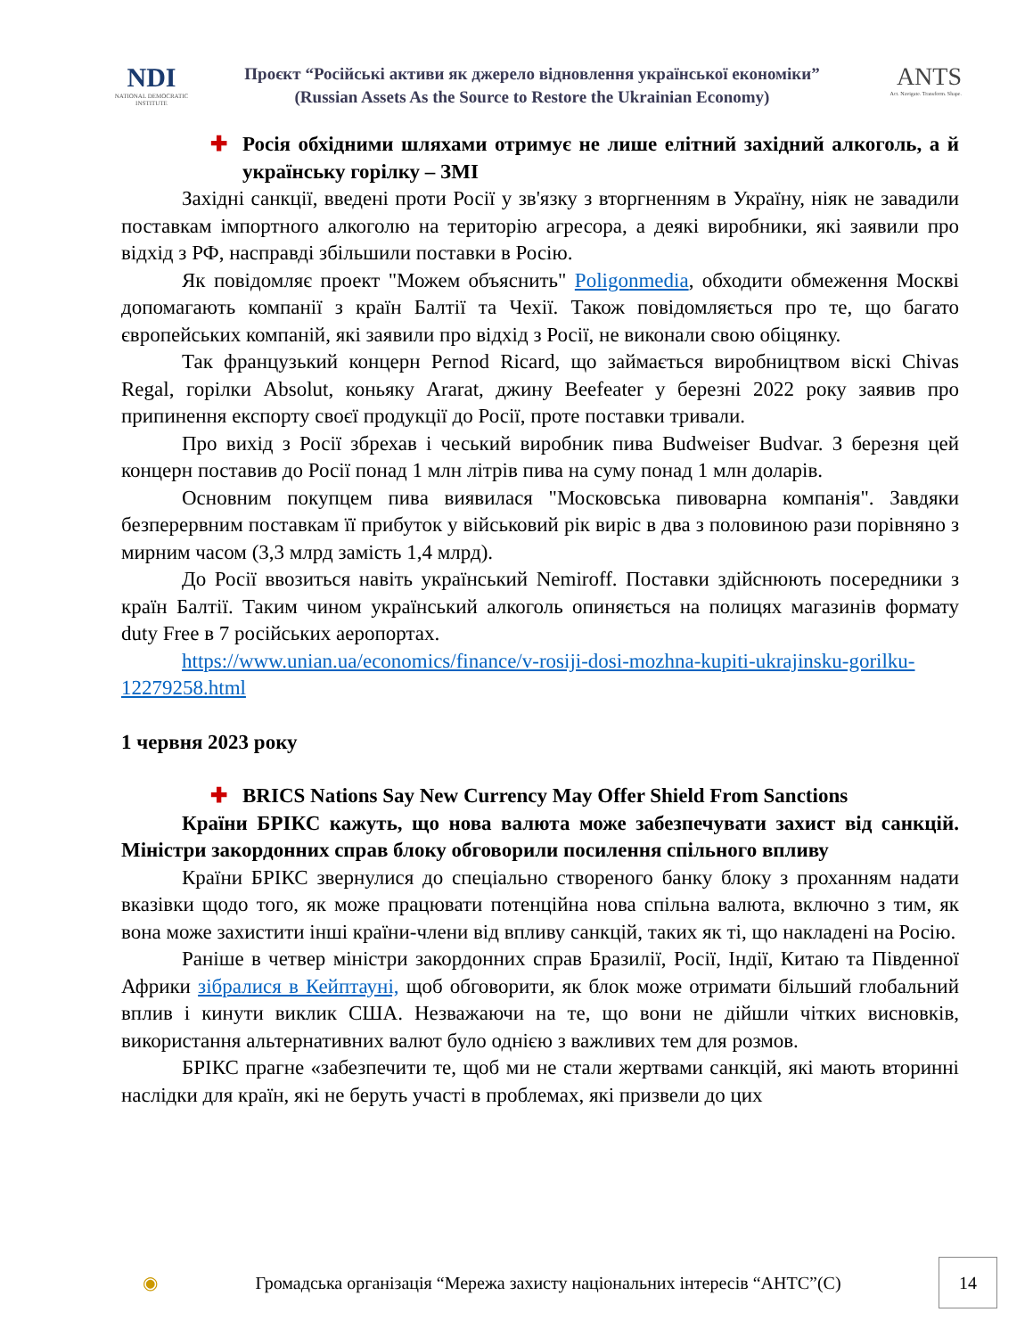NDI
NATIONAL DEMOCRATIC INSTITUTE
Проєкт “Російські активи як джерело відновлення української економіки”
(Russian Assets As the Source to Restore the Ukrainian Economy)
ANTS
Act. Navigate. Transform. Shape.
✚ Росія обхідними шляхами отримує не лише елітний західний алкоголь, а й українську горілку – ЗМІ
Західні санкції, введені проти Росії у зв'язку з вторгненням в Україну, ніяк не завадили поставкам імпортного алкоголю на територію агресора, а деякі виробники, які заявили про відхід з РФ, насправді збільшили поставки в Росію.
Як повідомляє проект "Можем объяснить" Poligonmedia, обходити обмеження Москві допомагають компанії з країн Балтії та Чехії. Також повідомляється про те, що багато європейських компаній, які заявили про відхід з Росії, не виконали свою обіцянку.
Так французький концерн Pernod Ricard, що займається виробництвом віскі Chivas Regal, горілки Absolut, коньяку Ararat, джину Beefeater у березні 2022 року заявив про припинення експорту своєї продукції до Росії, проте поставки тривали.
Про вихід з Росії збрехав і чеський виробник пива Budweiser Budvar. З березня цей концерн поставив до Росії понад 1 млн літрів пива на суму понад 1 млн доларів.
Основним покупцем пива виявилася "Московська пивоварна компанія". Завдяки безперервним поставкам її прибуток у військовий рік виріс в два з половиною рази порівняно з мирним часом (3,3 млрд замість 1,4 млрд).
До Росії ввозиться навіть український Nemiroff. Поставки здійснюють посередники з країн Балтії. Таким чином український алкоголь опиняється на полицях магазинів формату duty Free в 7 російських аеропортах.
https://www.unian.ua/economics/finance/v-rosiji-dosi-mozhna-kupiti-ukrajinsku-gorilku-12279258.html
1 червня 2023 року
✚ BRICS Nations Say New Currency May Offer Shield From Sanctions
Країни БРІКС кажуть, що нова валюта може забезпечувати захист від санкцій. Міністри закордонних справ блоку обговорили посилення спільного впливу
Країни БРІКС звернулися до спеціально створеного банку блоку з проханням надати вказівки щодо того, як може працювати потенційна нова спільна валюта, включно з тим, як вона може захистити інші країни-члени від впливу санкцій, таких як ті, що накладені на Росію.
Раніше в четвер міністри закордонних справ Бразилії, Росії, Індії, Китаю та Південної Африки зібралися в Кейптауні, щоб обговорити, як блок може отримати більший глобальний вплив і кинути виклик США. Незважаючи на те, що вони не дійшли чітких висновків, використання альтернативних валют було однією з важливих тем для розмов.
БРІКС прагне «забезпечити те, щоб ми не стали жертвами санкцій, які мають вторинні наслідки для країн, які не беруть участі в проблемах, які призвели до цих
◉
Громадська організація “Мережа захисту національних інтересів “АНТС”(С)
14